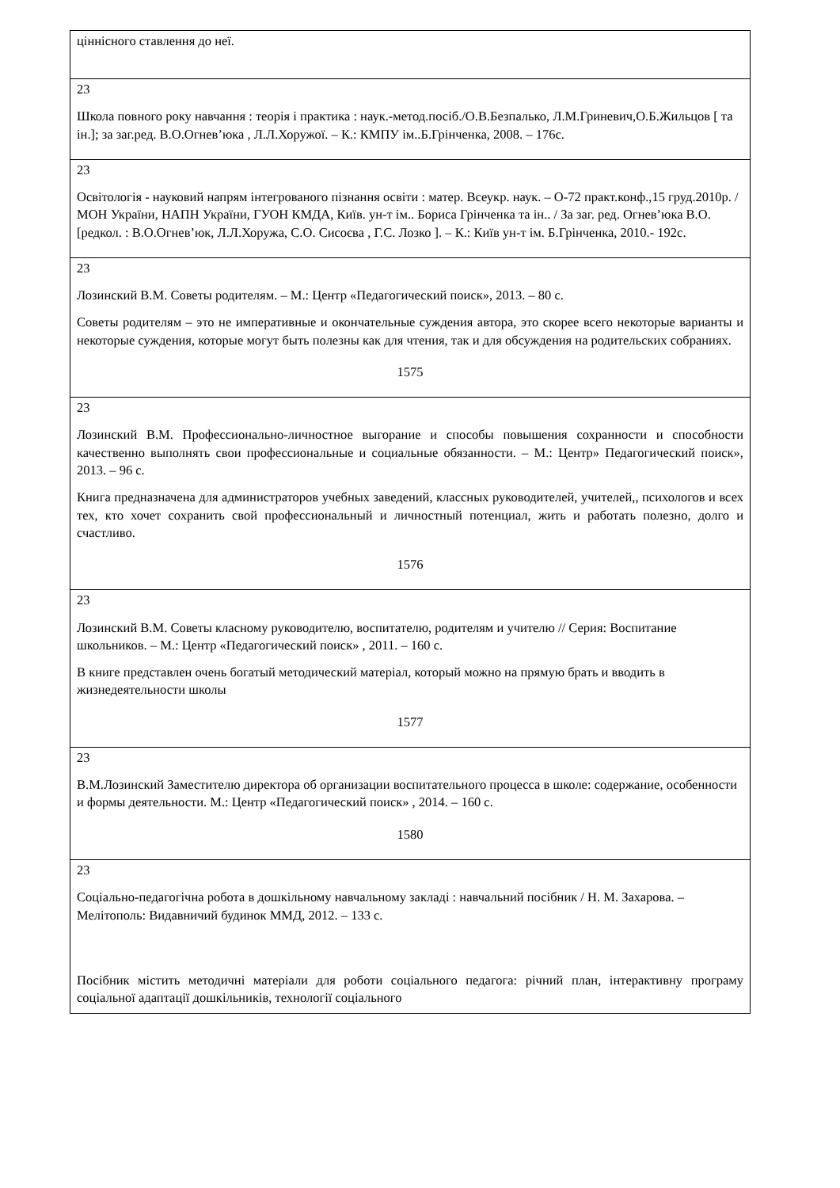| ціннісного ставлення до неї. |
| 23 Школа повного року навчання : теорія і практика : наук.-метод.посіб./О.В.Безпалько, Л.М.Гриневич,О.Б.Жильцов [ та ін.]; за заг.ред. В.О.Огнев’юка , Л.Л.Хоружої. – К.: КМПУ ім..Б.Грінченка, 2008. – 176с. |
| 23 Освітологія - науковий напрям інтегрованого пізнання освіти : матер. Всеукр. наук. – О-72 практ.конф.,15 груд.2010р. / МОН України, НАПН України, ГУОН КМДА, Київ. ун-т ім.. Бориса Грінченка та ін.. / За заг. ред. Огнев’юка В.О. [редкол. : В.О.Огнев’юк, Л.Л.Хоружа, С.О. Сисоєва , Г.С. Лозко ]. – К.: Київ ун-т ім. Б.Грінченка, 2010.- 192с. |
| 23 Лозинский В.М. Советы родителям. – М.: Центр «Педагогический поиск», 2013. – 80 с. Советы родителям – это не императивные и окончательные суждения автора, это скорее всего некоторые варианты и некоторые суждения, которые могут быть полезны как для чтения, так и для обсуждения на родительских собраниях. 1575 |
| 23 Лозинский В.М. Профессионально-личностное выгорание и способы повышения сохранности и способности качественно выполнять свои профессиональные и социальные обязанности. – М.: Центр» Педагогический поиск», 2013. – 96 с. Книга предназначена для администраторов учебных заведений, классных руководителей, учителей,, психологов и всех тех, кто хочет сохранить свой профессиональный и личностный потенциал, жить и работать полезно, долго и счастливо. 1576 |
| 23 Лозинский В.М. Советы класному руководителю, воспитателю, родителям и учителю // Серия: Воспитание школьников. – М.: Центр «Педагогический поиск» , 2011. – 160 с. В книге представлен очень богатый методический матеріал, который можно на прямую брать и вводить в жизнедеятельности школы 1577 |
| 23 В.М.Лозинский Заместителю директора об организации воспитательного процесса в школе: содержание, особенности и формы деятельности. М.: Центр «Педагогический поиск» , 2014. – 160 с. 1580 |
| 23 Соціально-педагогічна робота в дошкільному навчальному закладі : навчальний посібник / Н. М. Захарова. – Мелітополь: Видавничий будинок ММД, 2012. – 133 с. Посібник містить методичні матеріали для роботи соціального педагога: річний план, інтерактивну програму соціальної адаптації дошкільників, технології соціального |